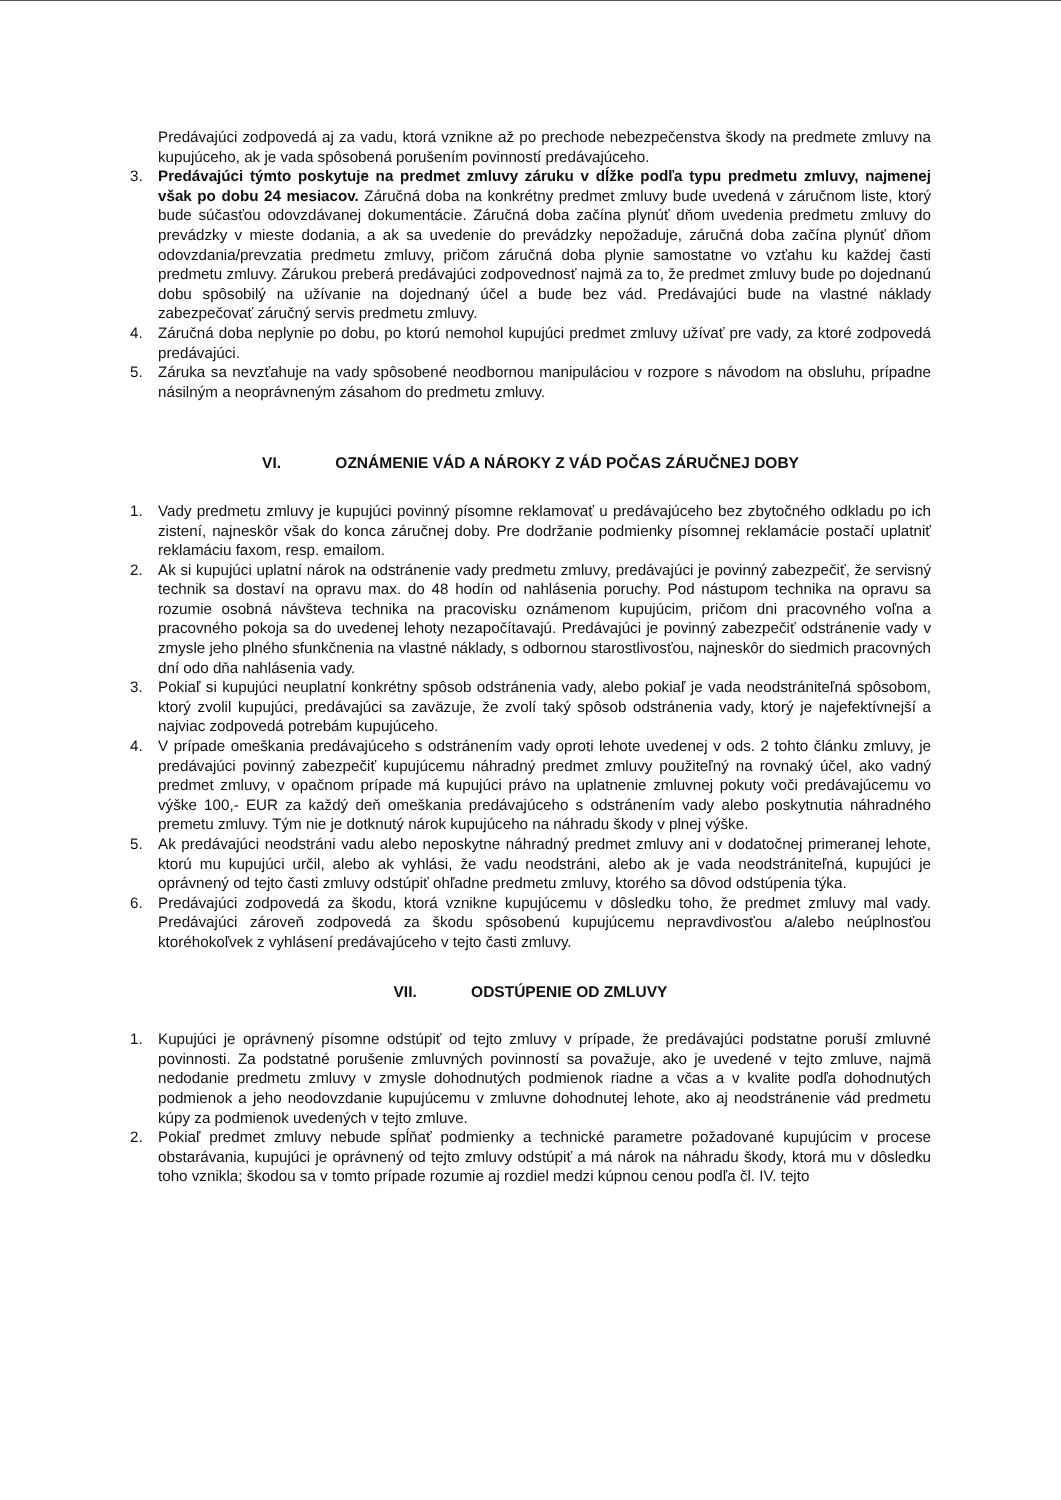Predávajúci zodpovedá aj za vadu, ktorá vznikne až po prechode nebezpečenstva škody na predmete zmluvy na kupujúceho, ak je vada spôsobená porušením povinností predávajúceho.
3. Predávajúci týmto poskytuje na predmet zmluvy záruku v dĺžke podľa typu predmetu zmluvy, najmenej však po dobu 24 mesiacov. Záručná doba na konkrétny predmet zmluvy bude uvedená v záručnom liste, ktorý bude súčasťou odovzdávanej dokumentácie. Záručná doba začína plynúť dňom uvedenia predmetu zmluvy do prevádzky v mieste dodania, a ak sa uvedenie do prevádzky nepožaduje, záručná doba začína plynúť dňom odovzdania/prevzatia predmetu zmluvy, pričom záručná doba plynie samostatne vo vzťahu ku každej časti predmetu zmluvy. Zárukou preberá predávajúci zodpovednosť najmä za to, že predmet zmluvy bude po dojednanú dobu spôsobilý na užívanie na dojednaný účel a bude bez vád. Predávajúci bude na vlastné náklady zabezpečovať záručný servis predmetu zmluvy.
4. Záručná doba neplynie po dobu, po ktorú nemohol kupujúci predmet zmluvy užívať pre vady, za ktoré zodpovedá predávajúci.
5. Záruka sa nevzťahuje na vady spôsobené neodbornou manipuláciou v rozpore s návodom na obsluhu, prípadne násilným a neoprávneným zásahom do predmetu zmluvy.
VI. OZNÁMENIE VÁD A NÁROKY Z VÁD POČAS ZÁRUČNEJ DOBY
1. Vady predmetu zmluvy je kupujúci povinný písomne reklamovať u predávajúceho bez zbytočného odkladu po ich zistení, najneskôr však do konca záručnej doby. Pre dodržanie podmienky písomnej reklamácie postačí uplatniť reklamáciu faxom, resp. emailom.
2. Ak si kupujúci uplatní nárok na odstránenie vady predmetu zmluvy, predávajúci je povinný zabezpečiť, že servisný technik sa dostaví na opravu max. do 48 hodín od nahlásenia poruchy. Pod nástupom technika na opravu sa rozumie osobná návšteva technika na pracovisku oznámenom kupujúcim, pričom dni pracovného voľna a pracovného pokoja sa do uvedenej lehoty nezapočítavajú. Predávajúci je povinný zabezpečiť odstránenie vady v zmysle jeho plného sfunkčnenia na vlastné náklady, s odbornou starostlivosťou, najneskôr do siedmich pracovných dní odo dňa nahlásenia vady.
3. Pokiaľ si kupujúci neuplatní konkrétny spôsob odstránenia vady, alebo pokiaľ je vada neodstrániteľná spôsobom, ktorý zvolil kupujúci, predávajúci sa zaväzuje, že zvolí taký spôsob odstránenia vady, ktorý je najefektívnejší a najviac zodpovedá potrebám kupujúceho.
4. V prípade omeškania predávajúceho s odstránením vady oproti lehote uvedenej v ods. 2 tohto článku zmluvy, je predávajúci povinný zabezpečiť kupujúcemu náhradný predmet zmluvy použiteľný na rovnaký účel, ako vadný predmet zmluvy, v opačnom prípade má kupujúci právo na uplatnenie zmluvnej pokuty voči predávajúcemu vo výške 100,- EUR za každý deň omeškania predávajúceho s odstránením vady alebo poskytnutia náhradného premetu zmluvy. Tým nie je dotknutý nárok kupujúceho na náhradu škody v plnej výške.
5. Ak predávajúci neodstráni vadu alebo neposkytne náhradný predmet zmluvy ani v dodatočnej primeranej lehote, ktorú mu kupujúci určil, alebo ak vyhlási, že vadu neodstráni, alebo ak je vada neodstrániteľná, kupujúci je oprávnený od tejto časti zmluvy odstúpiť ohľadne predmetu zmluvy, ktorého sa dôvod odstúpenia týka.
6. Predávajúci zodpovedá za škodu, ktorá vznikne kupujúcemu v dôsledku toho, že predmet zmluvy mal vady. Predávajúci zároveň zodpovedá za škodu spôsobenú kupujúcemu nepravdivosťou a/alebo neúplnosťou ktoréhokoľvek z vyhlásení predávajúceho v tejto časti zmluvy.
VII. ODSTÚPENIE OD ZMLUVY
1. Kupujúci je oprávnený písomne odstúpiť od tejto zmluvy v prípade, že predávajúci podstatne poruší zmluvné povinnosti. Za podstatné porušenie zmluvných povinností sa považuje, ako je uvedené v tejto zmluve, najmä nedodanie predmetu zmluvy v zmysle dohodnutých podmienok riadne a včas a v kvalite podľa dohodnutých podmienok a jeho neodovzdanie kupujúcemu v zmluvne dohodnutej lehote, ako aj neodstránenie vád predmetu kúpy za podmienok uvedených v tejto zmluve.
2. Pokiaľ predmet zmluvy nebude spĺňať podmienky a technické parametre požadované kupujúcim v procese obstarávania, kupujúci je oprávnený od tejto zmluvy odstúpiť a má nárok na náhradu škody, ktorá mu v dôsledku toho vznikla; škodou sa v tomto prípade rozumie aj rozdiel medzi kúpnou cenou podľa čl. IV. tejto